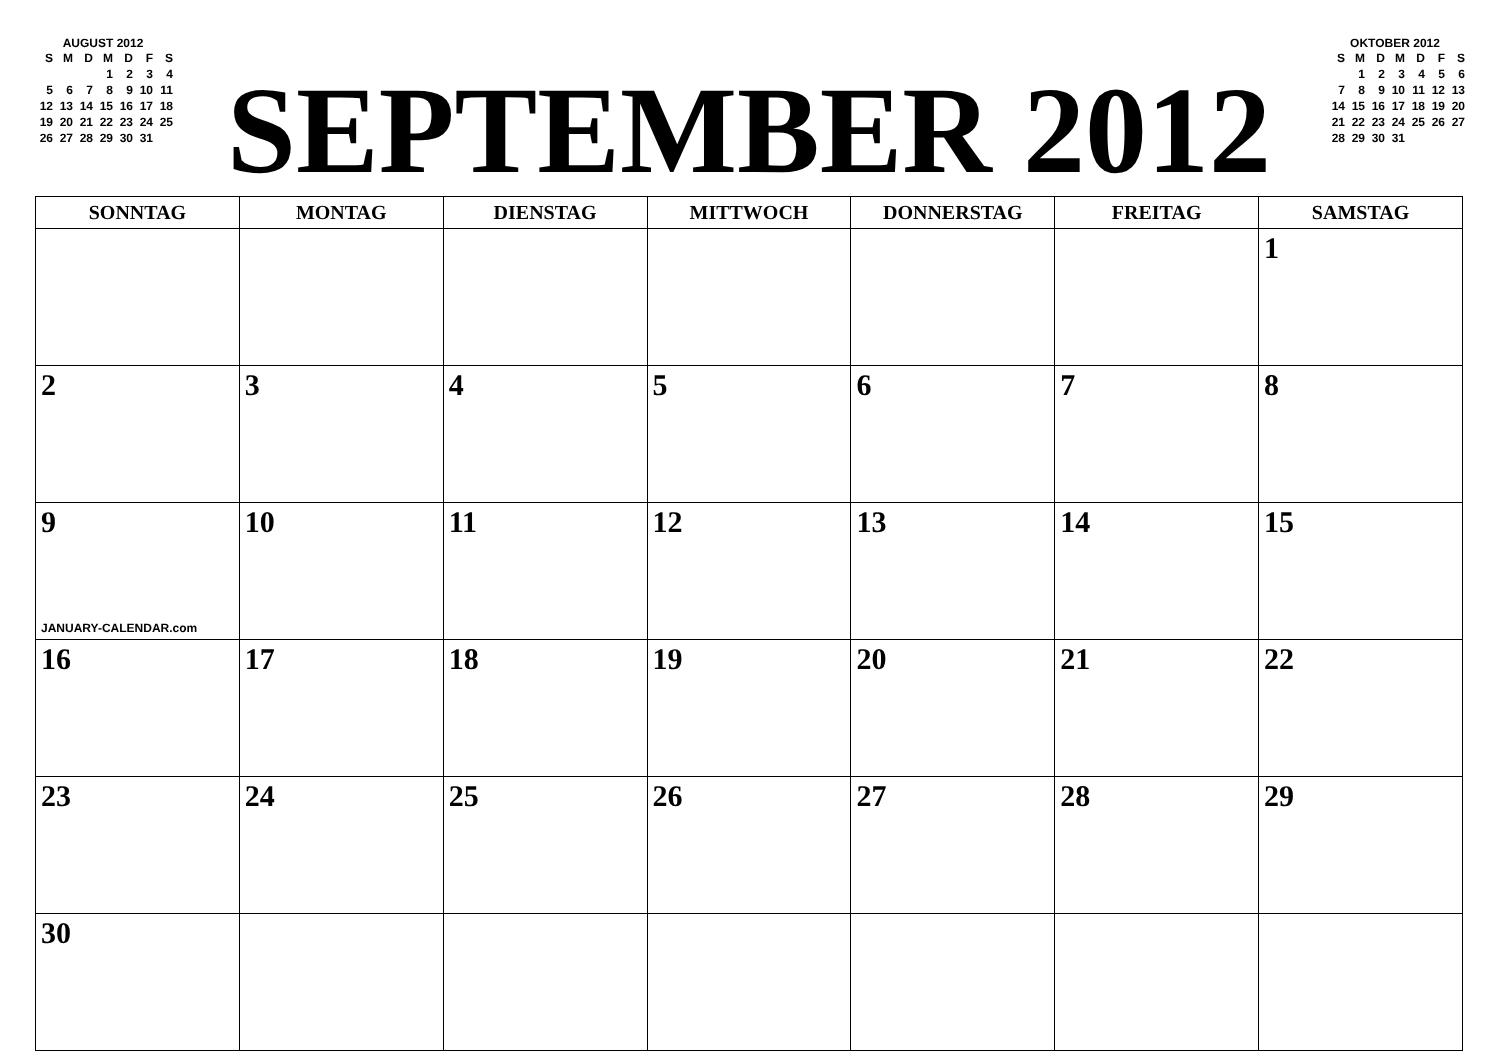AUGUST 2012
| S | M | D | M | D | F | S |
| --- | --- | --- | --- | --- | --- | --- |
| | | | 1 | 2 | 3 | 4 |
| 5 | 6 | 7 | 8 | 9 | 10 | 11 |
| 12 | 13 | 14 | 15 | 16 | 17 | 18 |
| 19 | 20 | 21 | 22 | 23 | 24 | 25 |
| 26 | 27 | 28 | 29 | 30 | 31 | |
SEPTEMBER 2012
OKTOBER 2012
| S | M | D | M | D | F | S |
| --- | --- | --- | --- | --- | --- | --- |
| | 1 | 2 | 3 | 4 | 5 | 6 |
| 7 | 8 | 9 | 10 | 11 | 12 | 13 |
| 14 | 15 | 16 | 17 | 18 | 19 | 20 |
| 21 | 22 | 23 | 24 | 25 | 26 | 27 |
| 28 | 29 | 30 | 31 | | | |
| SONNTAG | MONTAG | DIENSTAG | MITTWOCH | DONNERSTAG | FREITAG | SAMSTAG |
| --- | --- | --- | --- | --- | --- | --- |
| | | | | | | 1 |
| 2 | 3 | 4 | 5 | 6 | 7 | 8 |
| 9 JANUARY-CALENDAR.com | 10 | 11 | 12 | 13 | 14 | 15 |
| 16 | 17 | 18 | 19 | 20 | 21 | 22 |
| 23 | 24 | 25 | 26 | 27 | 28 | 29 |
| 30 | | | | | | |